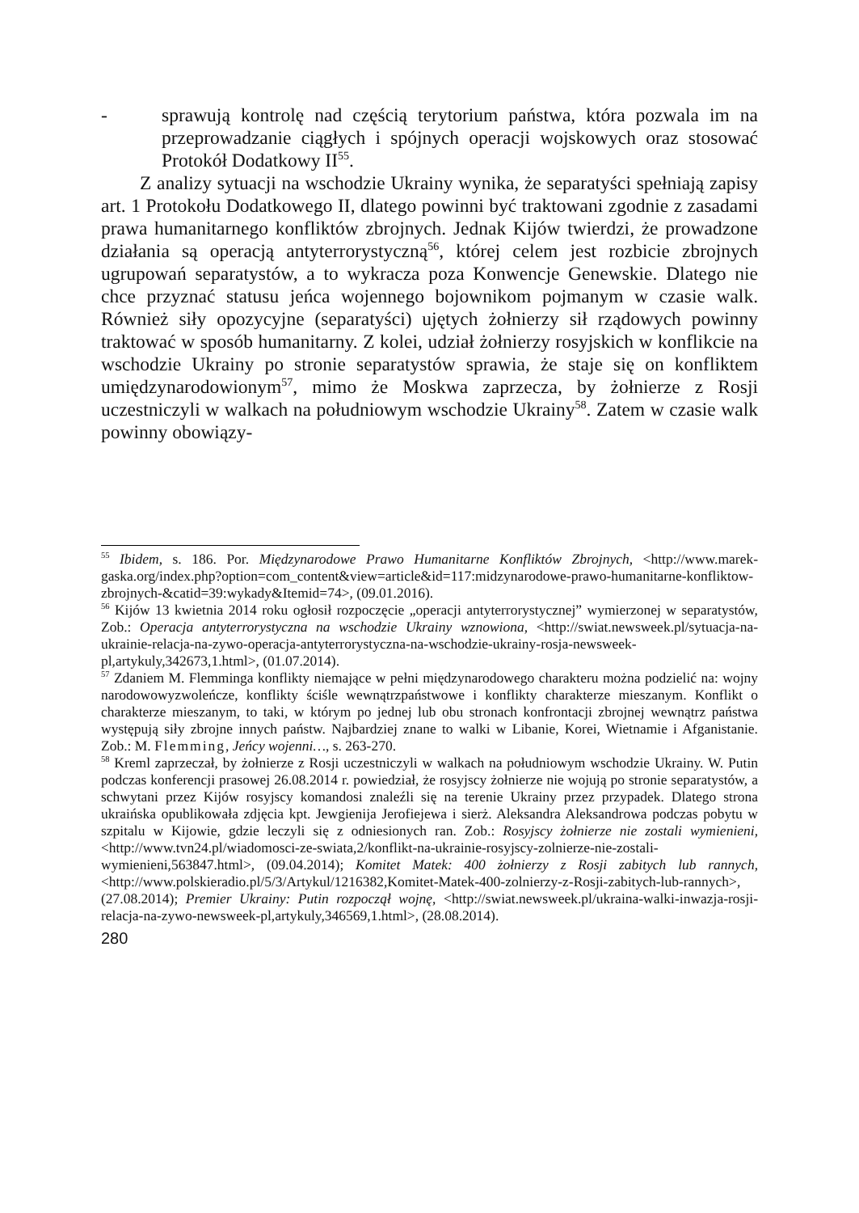- sprawują kontrolę nad częścią terytorium państwa, która pozwala im na przeprowadzanie ciągłych i spójnych operacji wojskowych oraz stosować Protokół Dodatkowy II<sup>55</sup>.
Z analizy sytuacji na wschodzie Ukrainy wynika, że separatyści spełniają zapisy art. 1 Protokołu Dodatkowego II, dlatego powinni być traktowani zgodnie z zasadami prawa humanitarnego konfliktów zbrojnych. Jednak Kijów twierdzi, że prowadzone działania są operacją antyterrorystyczną<sup>56</sup>, której celem jest rozbicie zbrojnych ugrupowań separatystów, a to wykracza poza Konwencje Genewskie. Dlatego nie chce przyznać statusu jeńca wojennego bojownikom pojmanym w czasie walk. Również siły opozycyjne (separatyści) ujętych żołnierzy sił rządowych powinny traktować w sposób humanitarny. Z kolei, udział żołnierzy rosyjskich w konflikcie na wschodzie Ukrainy po stronie separatystów sprawia, że staje się on konfliktem umiędzynarodowionym<sup>57</sup>, mimo że Moskwa zaprzecza, by żołnierze z Rosji uczestniczyli w walkach na południowym wschodzie Ukrainy<sup>58</sup>. Zatem w czasie walk powinny obowiązy-
<sup>55</sup> Ibidem, s. 186. Por. Międzynarodowe Prawo Humanitarne Konfliktów Zbrojnych, <http://www.marek-gaska.org/index.php?option=com_content&view=article&id=117:midzynarodowe-prawo-humanitarne-konfliktow-zbrojnych-&catid=39:wykady&Itemid=74>, (09.01.2016).
<sup>56</sup> Kijów 13 kwietnia 2014 roku ogłosił rozpoczęcie „operacji antyterrorystycznej” wymierzonej w separatystów, Zob.: Operacja antyterrorystyczna na wschodzie Ukrainy wznowiona, <http://swiat.newsweek.pl/sytuacja-na-ukrainie-relacja-na-zywo-operacja-antyterrorystyczna-na-wschodzie-ukrainy-rosja-newsweek-pl,artykuly,342673,1.html>, (01.07.2014).
<sup>57</sup> Zdaniem M. Flemminga konflikty niemające w pełni międzynarodowego charakteru można podzielić na: wojny narodowowyzwoleńcze, konflikty ściśle wewnątrzpaństwowe i konflikty charakterze mieszanym. Konflikt o charakterze mieszanym, to taki, w którym po jednej lub obu stronach konfrontacji zbrojnej wewnątrz państwa występują siły zbrojne innych państw. Najbardziej znane to walki w Libanie, Korei, Wietnamie i Afganistanie. Zob.: M. Flemming, Jeńcy wojenni…, s. 263-270.
<sup>58</sup> Kreml zaprzeczał, by żołnierze z Rosji uczestniczyli w walkach na południowym wschodzie Ukrainy. W. Putin podczas konferencji prasowej 26.08.2014 r. powiedział, że rosyjscy żołnierze nie wojują po stronie separatystów, a schwytani przez Kijów rosyjscy komandosi znaleźli się na terenie Ukrainy przez przypadek. Dlatego strona ukraińska opublikowała zdjęcia kpt. Jewgienija Jerofiejewa i sierż. Aleksandra Aleksandrowa podczas pobytu w szpitalu w Kijowie, gdzie leczyli się z odniesionych ran. Zob.: Rosyjscy żołnierze nie zostali wymienieni, <http://www.tvn24.pl/wiadomosci-ze-swiata,2/konflikt-na-ukrainie-rosyjscy-zolnierze-nie-zostali-wymienieni,563847.html>, (09.04.2014); Komitet Matek: 400 żołnierzy z Rosji zabitych lub rannych, <http://www.polskieradio.pl/5/3/Artykul/1216382,Komitet-Matek-400-zolnierzy-z-Rosji-zabitych-lub-rannych>, (27.08.2014); Premier Ukrainy: Putin rozpoczął wojnę, <http://swiat.newsweek.pl/ukraina-walki-inwazja-rosji-relacja-na-zywo-newsweek-pl,artykuly,346569,1.html>, (28.08.2014).
280